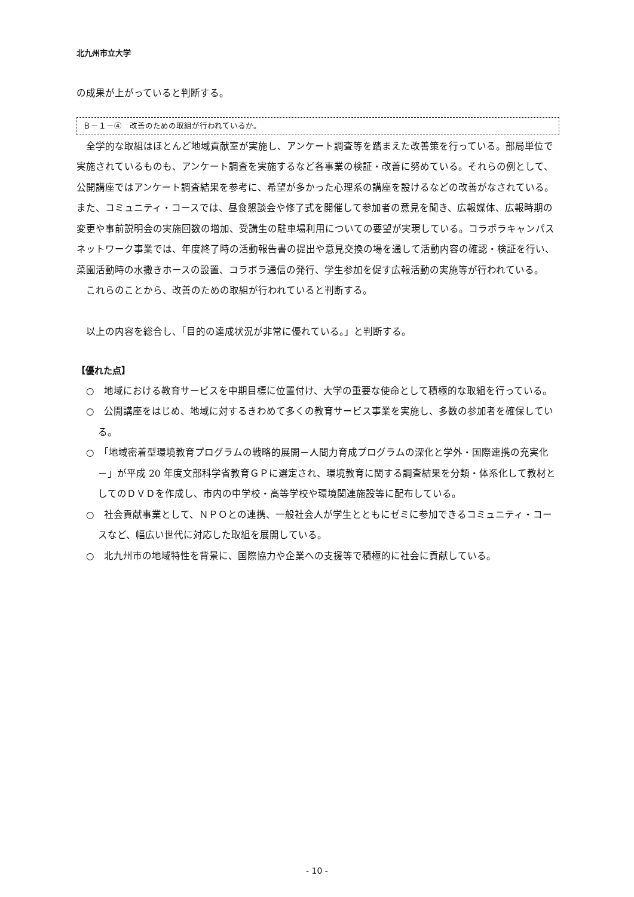北九州市立大学
の成果が上がっていると判断する。
Ｂ－１－④　改善のための取組が行われているか。
全学的な取組はほとんど地域貢献室が実施し、アンケート調査等を踏まえた改善策を行っている。部局単位で実施されているものも、アンケート調査を実施するなど各事業の検証・改善に努めている。それらの例として、公開講座ではアンケート調査結果を参考に、希望が多かった心理系の講座を設けるなどの改善がなされている。また、コミュニティ・コースでは、昼食懇談会や修了式を開催して参加者の意見を聞き、広報媒体、広報時期の変更や事前説明会の実施回数の増加、受講生の駐車場利用についての要望が実現している。コラボラキャンパスネットワーク事業では、年度終了時の活動報告書の提出や意見交換の場を通して活動内容の確認・検証を行い、菜園活動時の水撒きホースの設置、コラボラ通信の発行、学生参加を促す広報活動の実施等が行われている。
これらのことから、改善のための取組が行われていると判断する。
以上の内容を総合し、「目的の達成状況が非常に優れている。」と判断する。
【優れた点】
○　地域における教育サービスを中期目標に位置付け、大学の重要な使命として積極的な取組を行っている。
○　公開講座をはじめ、地域に対するきわめて多くの教育サービス事業を実施し、多数の参加者を確保している。
○　「地域密着型環境教育プログラムの戦略的展開－人間力育成プログラムの深化と学外・国際連携の充実化－」が平成 20 年度文部科学省教育ＧＰに選定され、環境教育に関する調査結果を分類・体系化して教材としてのＤＶＤを作成し、市内の中学校・高等学校や環境関連施設等に配布している。
○　社会貢献事業として、ＮＰＯとの連携、一般社会人が学生とともにゼミに参加できるコミュニティ・コースなど、幅広い世代に対応した取組を展開している。
○　北九州市の地域特性を背景に、国際協力や企業への支援等で積極的に社会に貢献している。
- 10 -